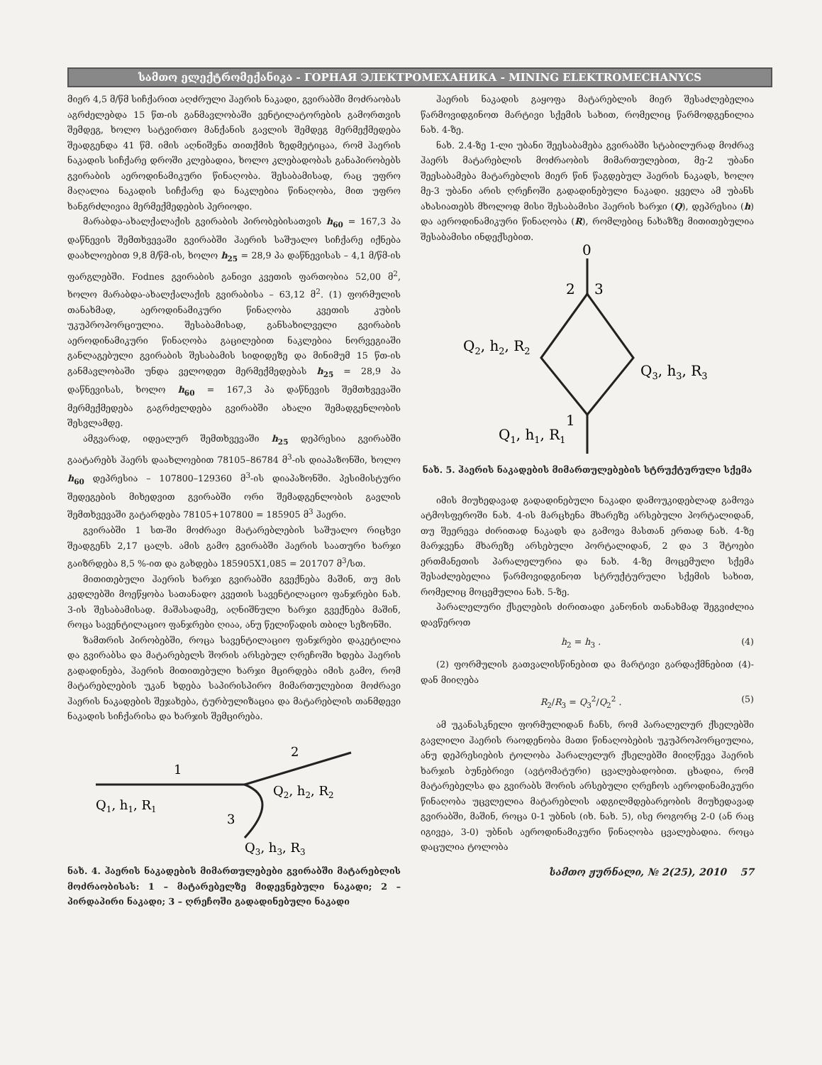სამთო ელექტრომექანიკა - ГОРНАЯ ЭЛЕКТРОМЕХАНИКА - MINING ELEKTROMECHANYCS
მიერ 4,5 მ/წმ სიჩქარით აღძრული ჰაერის ნაკადი, გვირაბში მოძრაობას აგრძელებდა 15 წთ-ის განმავლობაში ვენტილატორების გამორთვის შემდეგ, ხოლო სატვირთო მანქანის გავლის შემდეგ მერმექმედება შეადგენდა 41 წმ. იმის აღნიშვნა თითქმის ზედმეტიცაა, რომ ჰაერის ნაკადის სიჩქარე დროში კლებადია, ხოლო კლებადობას განაპირობებს გვირაბის აეროდინამიკური წინაღობა. შესაბამისად, რაც უფრო მაღალია ნაკადის სიჩქარე და ნაკლებია წინაღობა, მით უფრო ხანგრძლივია მერმექმედების პერიოდი.
მარაბდა-ახალქალაქის გვირაბის პირობებისათვის h<sub>60</sub> = 167,3 პა დაწნევის შემთხვევაში გვირაბში ჰაერის საშუალო სიჩქარე იქნება დაახლოებით 9,8 მ/წმ-ის, ხოლო h<sub>25</sub> = 28,9 პა დაწნევისას – 4,1 მ/წმ-ის ფარგლებში. Fodnes გვირაბის განივი კვეთის ფართობია 52,00 მ<sup>2</sup>, ხოლო მარაბდა-ახალქალაქის გვირაბისა – 63,12 მ<sup>2</sup>. (1) ფორმულის თანახმად, აეროდინამიკური წინაღობა კვეთის კუბის უკუპროპორციულია. შესაბამისად, განსახილველი გვირაბის აეროდინამიკური წინაღობა გაცილებით ნაკლებია ნორვეგიაში განლაგებული გვირაბის შესაბამის სიდიდეზე და მინიმუმ 15 წთ-ის განმავლობაში უნდა ველოდეთ მერმექმედებას h<sub>25</sub> = 28,9 პა დაწნევისას, ხოლო h<sub>60</sub> = 167,3 პა დაწნევის შემთხვევაში მერმექმედება გაგრძელდება გვირაბში ახალი შემადგენლობის შესვლამდე.
ამგვარად, იდეალურ შემთხვევაში h<sub>25</sub> დეპრესია გვირაბში გაატარებს ჰაერს დაახლოებით 78105–86784 მ<sup>3</sup>-ის დიაპაზონში, ხოლო h<sub>60</sub> დეპრესია – 107800–129360 მ<sup>3</sup>-ის დიაპაზონში. პესიმისტური შედეგების მიხედვით გვირაბში ორი შემადგენლობის გავლის შემთხვევაში გატარდება 78105+107800 = 185905 მ<sup>3</sup> ჰაერი.
გვირაბში 1 სთ-ში მოძრავი მატარებლების საშუალო რიცხვი შეადგენს 2,17 ცალს. ამის გამო გვირაბში ჰაერის საათური ხარჯი გაიზრდება 8,5 %-ით და გახდება 185905X1,085 = 201707 მ<sup>3</sup>/სთ.
მითითებული ჰაერის ხარჯი გვირაბში გვექნება მაშინ, თუ მის კედლებში მოეწყობა სათანადო კვეთის სავენტილაციო ფანჯრები ნახ. 3-ის შესაბამისად. მაშასადამე, აღნიშნული ხარჯი გვექნება მაშინ, როცა სავენტილაციო ფანჯრები ღიაა, ანუ წელიწადის თბილ სეზონში.
ზამთრის პირობებში, როცა სავენტილაციო ფანჯრები დაკეტილია და გვირაბსა და მატარებელს შორის არსებულ ღრეჩოში ხდება ჰაერის გადადინება, ჰაერის მითითებული ხარჯი მცირდება იმის გამო, რომ მატარებლების უკან ხდება საპირისპირო მიმართულებით მოძრავი ჰაერის ნაკადების შეჯახება, ტურბულიზაცია და მატარებლის თანმდევი ნაკადის სიჩქარისა და ხარჯის შემცირება.
1
2
3
Q1, h1, R1
Q2, h2, R2
Q3, h3, R3
ნახ. 4. ჰაერის ნაკადების მიმართულებები გვირაბში მატარებლის მოძრაობისას: 1 – მატარებელზე მიდევნებული ნაკადი; 2 – პირდაპირი ნაკადი; 3 – ღრეჩოში გადადინებული ნაკადი
ჰაერის ნაკადის გაყოფა მატარებლის მიერ შესაძლებელია წარმოვიდგინოთ მარტივი სქემის სახით, რომელიც წარმოდგენილია ნახ. 4-ზე.
ნახ. 2.4-ზე 1-ლი უბანი შეესაბამება გვირაბში სტაბილურად მოძრავ ჰაერს მატარებლის მოძრაობის მიმართულებით, მე-2 უბანი შეესაბამება მატარებლის მიერ წინ წაგდებულ ჰაერის ნაკადს, ხოლო მე-3 უბანი არის ღრეჩოში გადადინებული ნაკადი. ყველა ამ უბანს ახასიათებს მხოლოდ მისი შესაბამისი ჰაერის ხარჯი (Q), დეპრესია (h) და აეროდინამიკური წინაღობა (R), რომლებიც ნახაზზე მითითებულია შესაბამისი ინდექსებით.
0
2
3
1
Q2, h2, R2
Q3, h3, R3
Q1, h1, R1
ნახ. 5. ჰაერის ნაკადების მიმართულებების სტრუქტურული სქემა
იმის მიუხედავად გადადინებული ნაკადი დამოუკიდებლად გამოვა ატმოსფეროში ნახ. 4-ის მარცხენა მხარეზე არსებული პორტალიდან, თუ შეერევა ძირითად ნაკადს და გამოვა მასთან ერთად ნახ. 4-ზე მარჯვენა მხარეზე არსებული პორტალიდან, 2 და 3 შტოები ერთმანეთის პარალელურია და ნახ. 4-ზე მოცემული სქემა შესაძლებელია წარმოვიდგინოთ სტრუქტურული სქემის სახით, რომელიც მოცემულია ნახ. 5-ზე.
პარალელური ქსელების ძირითადი კანონის თანახმად შეგვიძლია დავწეროთ
h<sub>2</sub> = h<sub>3</sub> . (4)
(2) ფორმულის გათვალისწინებით და მარტივი გარდაქმნებით (4)-დან მიიღება
R<sub>2</sub>/R<sub>3</sub> = Q<sub>3</sub><sup>2</sup>/Q<sub>2</sub><sup>2</sup> . (5)
ამ უკანასკნელი ფორმულიდან ჩანს, რომ პარალელურ ქსელებში გავლილი ჰაერის რაოდენობა მათი წინაღობების უკუპროპორციულია, ანუ დეპრესიების ტოლობა პარალელურ ქსელებში მიიღწევა ჰაერის ხარჯის ბუნებრივი (ავტომატური) ცვალებადობით. ცხადია, რომ მატარებელსა და გვირაბს შორის არსებული ღრეჩოს აეროდინამიკური წინაღობა უცვლელია მატარებლის ადგილმდებარეობის მიუხედავად გვირაბში, მაშინ, როცა 0-1 უბნის (იხ. ნახ. 5), ისე როგორც 2-0 (ან რაც იგივეა, 3-0) უბნის აეროდინამიკური წინაღობა ცვალებადია. როცა დაცულია ტოლობა
სამთო ჟურნალი, № 2(25), 2010 57